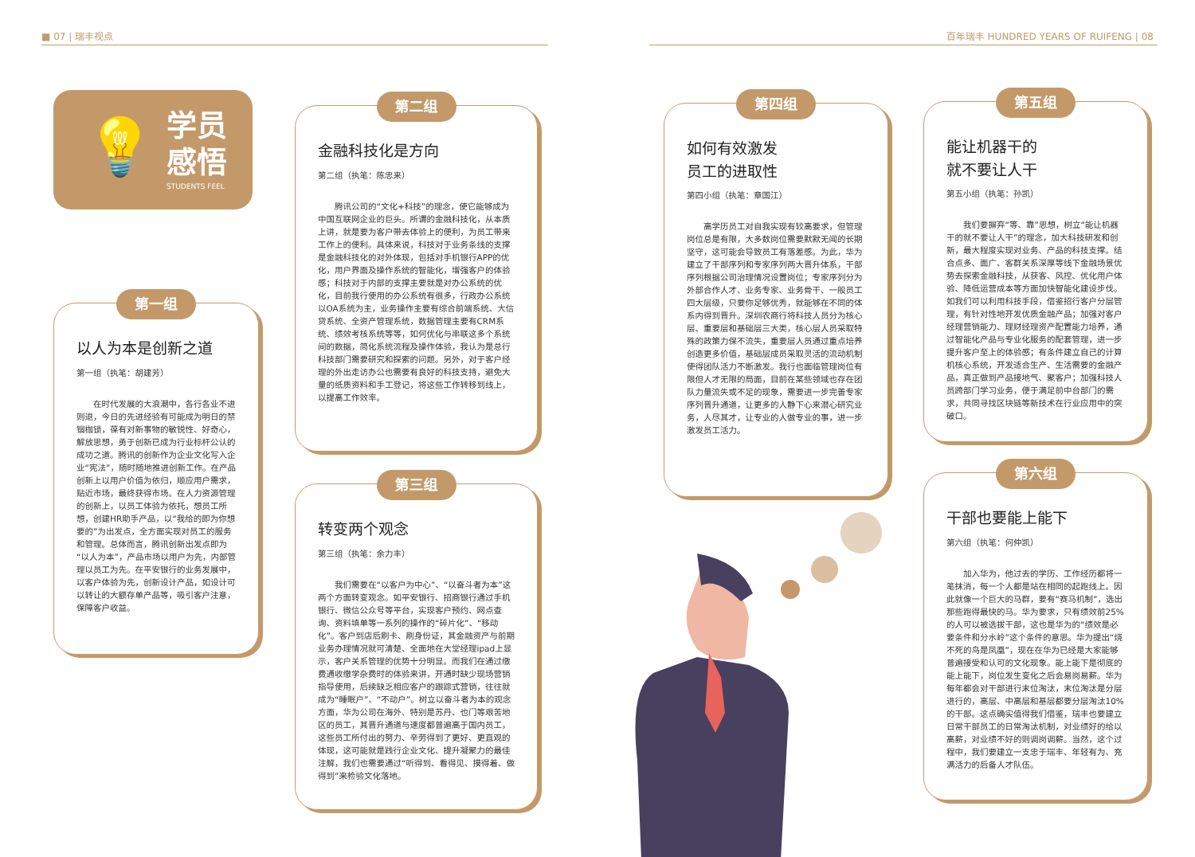■ 07 | 瑞丰视点
百年瑞丰 HUNDRED YEARS OF RUIFENG | 08
💡
学员
感悟
STUDENTS FEEL
第一组
以人为本是创新之道
第一组（执笔：胡建芳）
在时代发展的大浪潮中，各行各业不进则退，今日的先进经验有可能成为明日的禁锢枷锁，葆有对新事物的敏锐性、好奇心，解放思想，勇于创新已成为行业标杆公认的成功之道。腾讯的创新作为企业文化写入企业“宪法”，随时随地推进创新工作。在产品创新上以用户价值为依归，顺应用户需求，贴近市场，最终获得市场。在人力资源管理的创新上，以员工体验为依托，想员工所想，创建HR助手产品，以“我给的即为你想要的”为出发点，全方面实现对员工的服务和管理。总体而言，腾讯创新出发点即为“以人为本”，产品市场以用户为先，内部管理以员工为先。在平安银行的业务发展中，以客户体验为先，创新设计产品，如设计可以转让的大额存单产品等，吸引客户注意，保障客户收益。
第二组
金融科技化是方向
第二组（执笔：陈忠来）
腾讯公司的“文化+科技”的理念，使它能够成为中国互联网企业的巨头。所谓的金融科技化，从本质上讲，就是要为客户带去体验上的便利，为员工带来工作上的便利。具体来说，科技对于业务条线的支撑是金融科技化的对外体现，包括对手机银行APP的优化，用户界面及操作系统的智能化，增强客户的体验感；科技对于内部的支撑主要就是对办公系统的优化，目前我行使用的办公系统有很多，行政办公系统以OA系统为主，业务操作主要有综合前端系统、大信贷系统、全资产管理系统，数据管理主要有CRM系统、绩效考核系统等等，如何优化与串联这多个系统间的数据，简化系统流程及操作体验，我认为是总行科技部门需要研究和探索的问题。另外，对于客户经理的外出走访办公也需要有良好的科技支持，避免大量的纸质资料和手工登记，将这些工作转移到线上，以提高工作效率。
第三组
转变两个观念
第三组（执笔：余力丰）
我们需要在“以客户为中心”、“以奋斗者为本”这两个方面转变观念。如平安银行、招商银行通过手机银行、微信公众号等平台，实现客户预约、网点查询、资料填单等一系列的操作的“碎片化”、“移动化”。客户到店后刷卡、刷身份证，其金融资产与前期业务办理情况就可清楚、全面地在大堂经理ipad上显示，客户关系管理的优势十分明显。而我们在通过缴费通收缴学杂费时的体验来讲，开通时缺少现场营销指导使用，后续缺乏相应客户的跟踪式营销，往往就成为“睡眠户”、“不动户”。树立以奋斗者为本的观念方面，华为公司在海外、特别是苏丹、也门等艰苦地区的员工，其晋升通道与速度都普遍高于国内员工，这些员工所付出的努力、辛劳得到了更好、更直观的体现，这可能就是践行企业文化、提升凝聚力的最佳注解，我们也需要通过“听得到、看得见、摸得着、做得到”来检验文化落地。
第四组
如何有效激发
员工的进取性
第四小组（执笔：章国江）
高学历员工对自我实现有较高要求，但管理岗位总是有限，大多数岗位需要默默无闻的长期坚守，这可能会导致员工有落差感。为此，华为建立了干部序列和专家序列两大晋升体系，干部序列根据公司治理情况设置岗位；专家序列分为外部合作人才、业务专家、业务骨干、一般员工四大层级，只要你足够优秀，就能够在不同的体系内得到晋升。深圳农商行将科技人员分为核心层、重要层和基础层三大类，核心层人员采取特殊的政策力保不流失，重要层人员通过重点培养创造更多价值，基础层成员采取灵活的流动机制使得团队活力不断激发。我行也面临管理岗位有限但人才无限的局面，目前在某些领域也存在团队力量流失或不足的现象，需要进一步完善专家序列晋升通道，让更多的人静下心来潜心研究业务，人尽其才，让专业的人做专业的事，进一步激发员工活力。
第五组
能让机器干的
就不要让人干
第五小组（执笔：孙凯）
我们要摒弃“等、靠”思想，树立“能让机器干的就不要让人干”的理念，加大科技研发和创新，最大程度实现对业务、产品的科技支撑。结合点多、面广、客群关系深厚等线下金融场景优势去探索金融科技，从获客、风控、优化用户体验、降低运营成本等方面加快智能化建设步伐。如我们可以利用科技手段，借鉴招行客户分层管理，有针对性地开发优质金融产品；加强对客户经理营销能力、理财经理资产配置能力培养，通过智能化产品与专业化服务的配套管理，进一步提升客户至上的体验感；有条件建立自己的计算机核心系统，开发适合生产、生活需要的金融产品，真正做到产品接地气、聚客户；加强科技人员跨部门学习业务，便于满足前中台部门的需求，共同寻找区块链等新技术在行业应用中的突破口。
第六组
干部也要能上能下
第六组（执笔：何仲凯）
加入华为，他过去的学历、工作经历都将一笔抹消，每一个人都是站在相同的起跑线上。因此就像一个巨大的马群，要有“赛马机制”，选出那些跑得最快的马。华为要求，只有绩效前25%的人可以被选拔干部，这也是华为的“绩效是必要条件和分水岭”这个条件的意思。华为提出“烧不死的鸟是凤凰”，现在在华为已经是大家能够普遍接受和认可的文化现象。能上能下是彻底的能上能下，岗位发生变化之后会易岗易薪。华为每年都会对干部进行末位淘汰，末位淘汰是分层进行的，高层、中高层和基层都要分层淘汰10%的干部。这点确实值得我们借鉴，瑞丰也要建立日常干部员工的日常淘汰机制，对业绩好的给以高薪，对业绩不好的则调岗调薪。当然，这个过程中，我们要建立一支忠于瑞丰、年轻有为、充满活力的后备人才队伍。